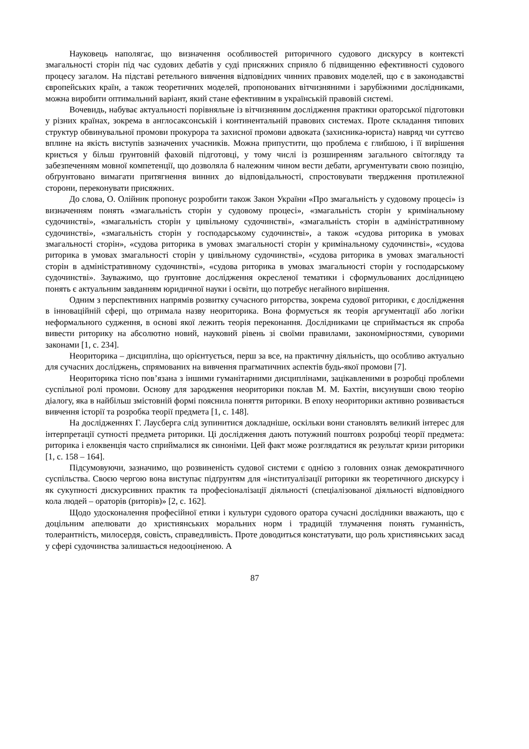Науковець наполягає, що визначення особливостей риторичного судового дискурсу в контексті змагальності сторін під час судових дебатів у суді присяжних сприяло б підвищенню ефективності судового процесу загалом. На підставі ретельного вивчення відповідних чинних правових моделей, що є в законодавстві європейських країн, а також теоретичних моделей, пропонованих вітчизняними і зарубіжними дослідниками, можна виробити оптимальний варіант, який стане ефективним в українській правовій системі.
Вочевидь, набуває актуальності порівняльне із вітчизняним дослідження практики ораторської підготовки у різних країнах, зокрема в англосаксонській і континентальній правових системах. Проте складання типових структур обвинувальної промови прокурора та захисної промови адвоката (захисника-юриста) навряд чи суттєво вплине на якість виступів зазначених учасників. Можна припустити, що проблема є глибшою, і її вирішення криється у більш ґрунтовній фаховій підготовці, у тому числі із розширенням загального світогляду та забезпеченням мовної компетенції, що дозволяла б належним чином вести дебати, аргументувати свою позицію, обґрунтовано вимагати притягнення винних до відповідальності, спростовувати твердження протилежної сторони, переконувати присяжних.
До слова, О. Олійник пропонує розробити також Закон України «Про змагальність у судовому процесі» із визначенням понять «змагальність сторін у судовому процесі», «змагальність сторін у кримінальному судочинстві», «змагальність сторін у цивільному судочинстві», «змагальність сторін в адміністративному судочинстві», «змагальність сторін у господарському судочинстві», а також «судова риторика в умовах змагальності сторін», «судова риторика в умовах змагальності сторін у кримінальному судочинстві», «судова риторика в умовах змагальності сторін у цивільному судочинстві», «судова риторика в умовах змагальності сторін в адміністративному судочинстві», «судова риторика в умовах змагальності сторін у господарському судочинстві». Зауважимо, що ґрунтовне дослідження окресленої тематики і сформульованих дослідницею понять є актуальним завданням юридичної науки і освіти, що потребує негайного вирішення.
Одним з перспективних напрямів розвитку сучасного риторства, зокрема судової риторики, є дослідження в інноваційній сфері, що отримала назву неориторика. Вона формується як теорія аргументації або логіки неформального судження, в основі якої лежить теорія переконання. Дослідниками це сприймається як спроба вивести риторику на абсолютно новий, науковий рівень зі своїми правилами, закономірностями, суворими законами [1, с. 234].
Неориторика – дисципліна, що орієнтується, перш за все, на практичну діяльність, що особливо актуально для сучасних досліджень, спрямованих на вивчення прагматичних аспектів будь-якої промови [7].
Неориторика тісно пов’язана з іншими гуманітарними дисциплінами, зацікавленими в розробці проблеми суспільної ролі промови. Основу для зародження неориторики поклав М. М. Бахтін, висунувши свою теорію діалогу, яка в найбільш змістовній формі пояснила поняття риторики. В епоху неориторики активно розвивається вивчення історії та розробка теорії предмета [1, с. 148].
На дослідженнях Г. Лаусберга слід зупинитися докладніше, оскільки вони становлять великий інтерес для інтерпретації сутності предмета риторики. Ці дослідження дають потужний поштовх розробці теорії предмета: риторика і елоквенція часто сприймалися як синоніми. Цей факт може розглядатися як результат кризи риторики [1, с. 158 – 164].
Підсумовуючи, зазначимо, що розвиненість судової системи є однією з головних ознак демократичного суспільства. Своєю чергою вона виступає підґрунтям для «інституалізації риторики як теоретичного дискурсу і як сукупності дискурсивних практик та професіоналізації діяльності (спеціалізованої діяльності відповідного кола людей – ораторів (риторів)» [2, с. 162].
Щодо удосконалення професійної етики і культури судового оратора сучасні дослідники вважають, що є доцільним апелювати до християнських моральних норм і традицій тлумачення понять гуманність, толерантність, милосердя, совість, справедливість. Проте доводиться констатувати, що роль християнських засад у сфері судочинства залишається недооціненою. А
87